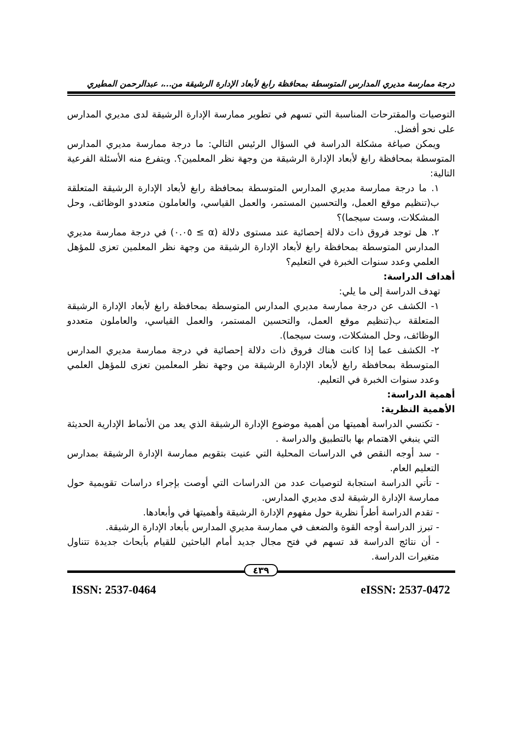درجة ممارسة مديري المدارس المتوسطة بمحافظة رابغ لأبعاد الإدارة الرشيقة من...، عبدالرحمن المطيري
التوصيات والمقترحات المناسبة التي تسهم في تطوير ممارسة الإدارة الرشيقة لدى مديري المدارس على نحو أفضل.
ويمكن صياغة مشكلة الدراسة في السؤال الرئيس التالي: ما درجة ممارسة مديري المدارس المتوسطة بمحافظة رابغ لأبعاد الإدارة الرشيقة من وجهة نظر المعلمين؟. ويتفرع منه الأسئلة الفرعية التالية:
١. ما درجة ممارسة مديري المدارس المتوسطة بمحافظة رابغ لأبعاد الإدارة الرشيقة المتعلقة ب(تنظيم موقع العمل، والتحسين المستمر، والعمل القياسي، والعاملون متعددو الوظائف، وحل المشكلات، وست سيجما)؟
٢. هل توجد فروق ذات دلالة إحصائية عند مستوى دلالة (α ≥ ٠.٠٥) في درجة ممارسة مديري المدارس المتوسطة بمحافظة رابغ لأبعاد الإدارة الرشيقة من وجهة نظر المعلمين تعزى للمؤهل العلمي وعدد سنوات الخبرة في التعليم؟
أهداف الدراسة:
تهدف الدراسة إلى ما يلي:
١- الكشف عن درجة ممارسة مديري المدارس المتوسطة بمحافظة رابغ لأبعاد الإدارة الرشيقة المتعلقة ب(تنظيم موقع العمل، والتحسين المستمر، والعمل القياسي، والعاملون متعددو الوظائف، وحل المشكلات، وست سيجما).
٢- الكشف عما إذا كانت هناك فروق ذات دلالة إحصائية في درجة ممارسة مديري المدارس المتوسطة بمحافظة رابغ لأبعاد الإدارة الرشيقة من وجهة نظر المعلمين تعزى للمؤهل العلمي وعدد سنوات الخبرة في التعليم.
أهمية الدراسة:
الأهمية النظرية:
- تكتسي الدراسة أهميتها من أهمية موضوع الإدارة الرشيقة الذي يعد من الأنماط الإدارية الحديثة التي ينبغي الاهتمام بها بالتطبيق والدراسة .
- سد أوجه النقص في الدراسات المحلية التي عنيت بتقويم ممارسة الإدارة الرشيقة بمدارس التعليم العام.
- تأتي الدراسة استجابة لتوصيات عدد من الدراسات التي أوصت بإجراء دراسات تقويمية حول ممارسة الإدارة الرشيقة لدى مديري المدارس.
- تقدم الدراسة أطراً نظرية حول مفهوم الإدارة الرشيقة وأهميتها في وأبعادها.
- تبرز الدراسة أوجه القوة والضعف في ممارسة مديري المدارس بأبعاد الإدارة الرشيقة.
- أن نتائج الدراسة قد تسهم في فتح مجال جديد أمام الباحثين للقيام بأبحاث جديدة تتناول متغيرات الدراسة.
٤٣٩
ISSN: 2537-0464 eISSN: 2537-0472